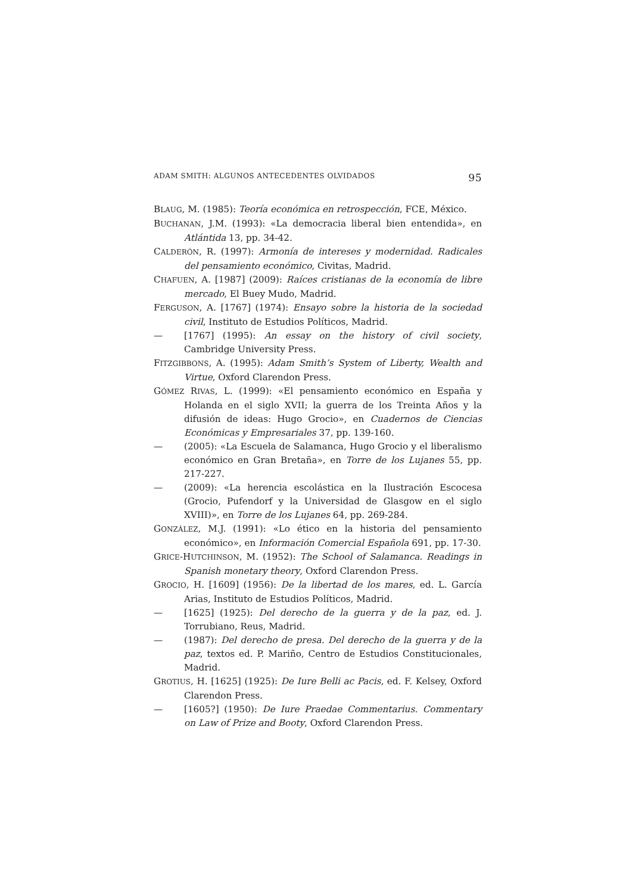ADAM SMITH: ALGUNOS ANTECEDENTES OLVIDADOS 95
BLAUG, M. (1985): Teoría económica en retrospección, FCE, México.
BUCHANAN, J.M. (1993): «La democracia liberal bien entendida», en Atlántida 13, pp. 34-42.
CALDERÓN, R. (1997): Armonía de intereses y modernidad. Radicales del pensamiento económico, Civitas, Madrid.
CHAFUEN, A. [1987] (2009): Raíces cristianas de la economía de libre mercado, El Buey Mudo, Madrid.
FERGUSON, A. [1767] (1974): Ensayo sobre la historia de la sociedad civil, Instituto de Estudios Políticos, Madrid.
— [1767] (1995): An essay on the history of civil society, Cambridge University Press.
FITZGIBBONS, A. (1995): Adam Smith’s System of Liberty, Wealth and Virtue, Oxford Clarendon Press.
GÓMEZ RIVAS, L. (1999): «El pensamiento económico en España y Holanda en el siglo XVII; la guerra de los Treinta Años y la difusión de ideas: Hugo Grocio», en Cuadernos de Ciencias Económicas y Empresariales 37, pp. 139-160.
— (2005): «La Escuela de Salamanca, Hugo Grocio y el liberalismo económico en Gran Bretaña», en Torre de los Lujanes 55, pp. 217-227.
— (2009): «La herencia escolástica en la Ilustración Escocesa (Grocio, Pufendorf y la Universidad de Glasgow en el siglo XVIII)», en Torre de los Lujanes 64, pp. 269-284.
GONZÁLEZ, M.J. (1991): «Lo ético en la historia del pensamiento económico», en Información Comercial Española 691, pp. 17-30.
GRICE-HUTCHINSON, M. (1952): The School of Salamanca. Readings in Spanish monetary theory, Oxford Clarendon Press.
GROCIO, H. [1609] (1956): De la libertad de los mares, ed. L. García Arias, Instituto de Estudios Políticos, Madrid.
— [1625] (1925): Del derecho de la guerra y de la paz, ed. J. Torrubiano, Reus, Madrid.
— (1987): Del derecho de presa. Del derecho de la guerra y de la paz, textos ed. P. Mariño, Centro de Estudios Constitucionales, Madrid.
GROTIUS, H. [1625] (1925): De Iure Belli ac Pacis, ed. F. Kelsey, Oxford Clarendon Press.
— [1605?] (1950): De Iure Praedae Commentarius. Commentary on Law of Prize and Booty, Oxford Clarendon Press.